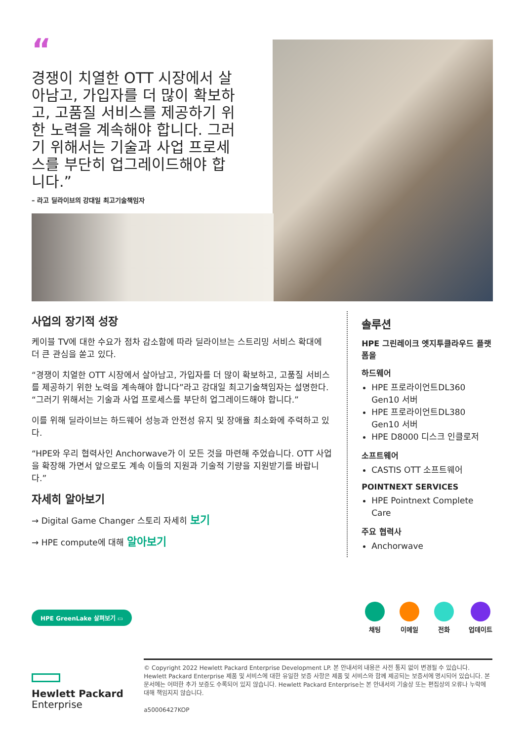“
경쟁이 치열한 OTT 시장에서 살아남고, 가입자를 더 많이 확보하고, 고품질 서비스를 제공하기 위한 노력을 계속해야 합니다. 그러기 위해서는 기술과 사업 프로세스를 부단히 업그레이드해야 합니다.”
– 라고 딜라이브의 강대일 최고기술책임자
사업의 장기적 성장
케이블 TV에 대한 수요가 점차 감소함에 따라 딜라이브는 스트리밍 서비스 확대에 더 큰 관심을 쏟고 있다.
“경쟁이 치열한 OTT 시장에서 살아남고, 가입자를 더 많이 확보하고, 고품질 서비스를 제공하기 위한 노력을 계속해야 합니다”라고 강대일 최고기술책임자는 설명한다. “그러기 위해서는 기술과 사업 프로세스를 부단히 업그레이드해야 합니다.”
이를 위해 딜라이브는 하드웨어 성능과 안전성 유지 및 장애율 최소화에 주력하고 있다.
“HPE와 우리 협력사인 Anchorwave가 이 모든 것을 마련해 주었습니다. OTT 사업을 확장해 가면서 앞으로도 계속 이들의 지원과 기술적 기량을 지원받기를 바랍니다.”
자세히 알아보기
→ Digital Game Changer 스토리 자세히 보기
→ HPE compute에 대해 알아보기
솔루션
HPE 그린레이크 엣지투클라우드 플랫폼을
하드웨어
HPE 프로라이언트DL360 Gen10 서버
HPE 프로라이언트DL380 Gen10 서버
HPE D8000 디스크 인클로저
소프트웨어
CASTIS OTT 소프트웨어
POINTNEXT SERVICES
HPE Pointnext Complete Care
주요 협력사
Anchorwave
HPE GreenLake 살펴보기 ▭
채팅 이메일 전화 업데이트
Hewlett Packard
Enterprise
© Copyright 2022 Hewlett Packard Enterprise Development LP. 본 안내서의 내용은 사전 통지 없이 변경될 수 있습니다. Hewlett Packard Enterprise 제품 및 서비스에 대한 유일한 보증 사항은 제품 및 서비스와 함께 제공되는 보증서에 명시되어 있습니다. 본 문서에는 어떠한 추가 보증도 수록되어 있지 않습니다. Hewlett Packard Enterprise는 본 안내서의 기술상 또는 편집상의 오류나 누락에 대해 책임지지 않습니다.
a50006427KOP